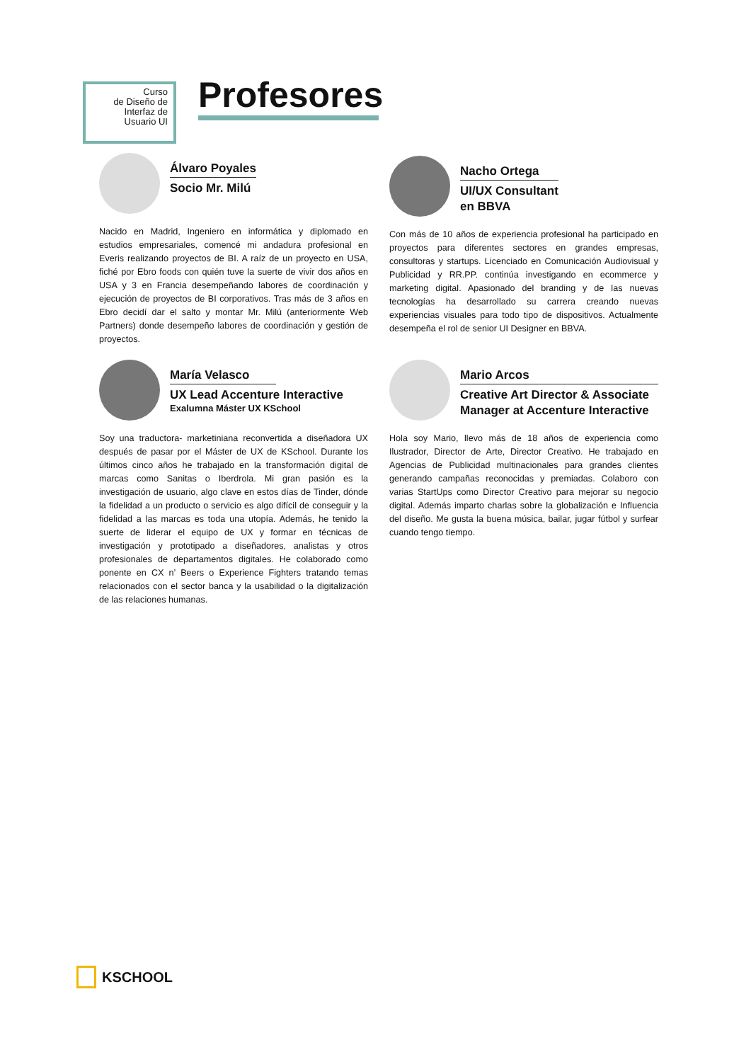Curso
de Diseño de
Interfaz de
Usuario UI
Profesores
Álvaro Poyales
Socio Mr. Milú
Nacido en Madrid, Ingeniero en informática y diplomado en estudios empresariales, comencé mi andadura profesional en Everis realizando proyectos de BI. A raíz de un proyecto en USA, fiché por Ebro foods con quién tuve la suerte de vivir dos años en USA y 3 en Francia desempeñando labores de coordinación y ejecución de proyectos de BI corporativos. Tras más de 3 años en Ebro decidí dar el salto y montar Mr. Milú (anteriormente Web Partners) donde desempeño labores de coordinación y gestión de proyectos.
Nacho Ortega
UI/UX Consultant
en BBVA
Con más de 10 años de experiencia profesional ha participado en proyectos para diferentes sectores en grandes empresas, consultoras y startups. Licenciado en Comunicación Audiovisual y Publicidad y RR.PP. continúa investigando en ecommerce y marketing digital. Apasionado del branding y de las nuevas tecnologías ha desarrollado su carrera creando nuevas experiencias visuales para todo tipo de dispositivos. Actualmente desempeña el rol de senior UI Designer en BBVA.
María Velasco
UX Lead Accenture Interactive
Exalumna Máster UX KSchool
Soy una traductora- marketiniana reconvertida a diseñadora UX después de pasar por el Máster de UX de KSchool. Durante los últimos cinco años he trabajado en la transformación digital de marcas como Sanitas o Iberdrola. Mi gran pasión es la investigación de usuario, algo clave en estos días de Tinder, dónde la fidelidad a un producto o servicio es algo difícil de conseguir y la fidelidad a las marcas es toda una utopía. Además, he tenido la suerte de liderar el equipo de UX y formar en técnicas de investigación y prototipado a diseñadores, analistas y otros profesionales de departamentos digitales. He colaborado como ponente en CX n’ Beers o Experience Fighters tratando temas relacionados con el sector banca y la usabilidad o la digitalización de las relaciones humanas.
Mario Arcos
Creative Art Director & Associate Manager at Accenture Interactive
Hola soy Mario, llevo más de 18 años de experiencia como Ilustrador, Director de Arte, Director Creativo. He trabajado en Agencias de Publicidad multinacionales para grandes clientes generando campañas reconocidas y premiadas. Colaboro con varias StartUps como Director Creativo para mejorar su negocio digital. Además imparto charlas sobre la globalización e Influencia del diseño. Me gusta la buena música, bailar, jugar fútbol y surfear cuando tengo tiempo.
KSCHOOL